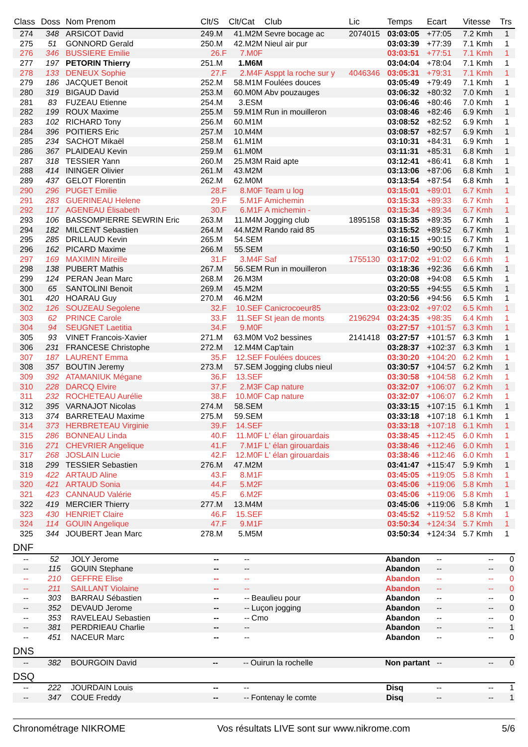| Class | Doss | Nom Prenom | Clt/S | Clt/Cat | Club | Lic | Temps | Ecart | Vitesse | Trs |
| --- | --- | --- | --- | --- | --- | --- | --- | --- | --- | --- |
| 274 | 348 | ARSICOT David | 249.M | 41.M2M | Sevre bocage ac | 2074015 | 03:03:05 | +77:05 | 7.2 Kmh | 1 |
| 275 | 51 | GONNORD Gerald | 250.M | 42.M2M | Nieul air pur | | 03:03:39 | +77:39 | 7.1 Kmh | 1 |
| 276 | 346 | BUSSIERE Emilie | 26.F | 7.M0F | | | 03:03:51 | +77:51 | 7.1 Kmh | 1 |
| 277 | 197 | PETORIN Thierry | 251.M | 1.M6M | | | 03:04:04 | +78:04 | 7.1 Kmh | 1 |
| 278 | 133 | DENEUX Sophie | 27.F | 2.M4F | Asppt la roche sur y | 4046346 | 03:05:31 | +79:31 | 7.1 Kmh | 1 |
| 279 | 186 | JACQUET Benoit | 252.M | 58.M1M | Foulées douces | | 03:05:49 | +79:49 | 7.1 Kmh | 1 |
| 280 | 319 | BIGAUD David | 253.M | 60.M0M | Abv pouzauges | | 03:06:32 | +80:32 | 7.0 Kmh | 1 |
| 281 | 83 | FUZEAU Etienne | 254.M | 3.ESM | | | 03:06:46 | +80:46 | 7.0 Kmh | 1 |
| 282 | 199 | ROUX Maxime | 255.M | 59.M1M | Run in mouilleron | | 03:08:46 | +82:46 | 6.9 Kmh | 1 |
| 283 | 102 | RICHARD Tony | 256.M | 60.M1M | | | 03:08:52 | +82:52 | 6.9 Kmh | 1 |
| 284 | 396 | POITIERS Eric | 257.M | 10.M4M | | | 03:08:57 | +82:57 | 6.9 Kmh | 1 |
| 285 | 234 | SACHOT Mikaël | 258.M | 61.M1M | | | 03:10:31 | +84:31 | 6.9 Kmh | 1 |
| 286 | 367 | PLAIDEAU Kevin | 259.M | 61.M0M | | | 03:11:31 | +85:31 | 6.8 Kmh | 1 |
| 287 | 318 | TESSIER Yann | 260.M | 25.M3M | Raid apte | | 03:12:41 | +86:41 | 6.8 Kmh | 1 |
| 288 | 414 | ININGER Olivier | 261.M | 43.M2M | | | 03:13:06 | +87:06 | 6.8 Kmh | 1 |
| 289 | 437 | GELOT Florentin | 262.M | 62.M0M | | | 03:13:54 | +87:54 | 6.8 Kmh | 1 |
| 290 | 296 | PUGET Emilie | 28.F | 8.M0F | Team u log | | 03:15:01 | +89:01 | 6.7 Kmh | 1 |
| 291 | 283 | GUERINEAU Helene | 29.F | 5.M1F | Amichemin | | 03:15:33 | +89:33 | 6.7 Kmh | 1 |
| 292 | 117 | AGENEAU Élisabeth | 30.F | 6.M1F | A michemin - | | 03:15:34 | +89:34 | 6.7 Kmh | 1 |
| 293 | 106 | BASSOMPIERRE SEWRIN Eric | 263.M | 11.M4M | Jogging club | 1895158 | 03:15:35 | +89:35 | 6.7 Kmh | 1 |
| 294 | 182 | MILCENT Sebastien | 264.M | 44.M2M | Rando raid 85 | | 03:15:52 | +89:52 | 6.7 Kmh | 1 |
| 295 | 285 | DRILLAUD Kevin | 265.M | 54.SEM | | | 03:16:15 | +90:15 | 6.7 Kmh | 1 |
| 296 | 162 | PICARD Maxime | 266.M | 55.SEM | | | 03:16:50 | +90:50 | 6.7 Kmh | 1 |
| 297 | 169 | MAXIMIN Mireille | 31.F | 3.M4F | Saf | 1755130 | 03:17:02 | +91:02 | 6.6 Kmh | 1 |
| 298 | 138 | PUBERT Mathis | 267.M | 56.SEM | Run in mouilleron | | 03:18:36 | +92:36 | 6.6 Kmh | 1 |
| 299 | 124 | PERAN Jean Marc | 268.M | 26.M3M | | | 03:20:08 | +94:08 | 6.5 Kmh | 1 |
| 300 | 65 | SANTOLINI Benoit | 269.M | 45.M2M | | | 03:20:55 | +94:55 | 6.5 Kmh | 1 |
| 301 | 420 | HOARAU Guy | 270.M | 46.M2M | | | 03:20:56 | +94:56 | 6.5 Kmh | 1 |
| 302 | 126 | SOUZEAU Segolene | 32.F | 10.SEF | Canicrocoeur85 | | 03:23:02 | +97:02 | 6.5 Kmh | 1 |
| 303 | 62 | PRINCE Carole | 33.F | 11.SEF | St jean de monts | 2196294 | 03:24:35 | +98:35 | 6.4 Kmh | 1 |
| 304 | 94 | SEUGNET Laetitia | 34.F | 9.M0F | | | 03:27:57 | +101:57 | 6.3 Kmh | 1 |
| 305 | 93 | VINET Francois-Xavier | 271.M | 63.M0M | Vo2 bessines | 2141418 | 03:27:57 | +101:57 | 6.3 Kmh | 1 |
| 306 | 231 | FRANCESE Christophe | 272.M | 12.M4M | Cap'tain | | 03:28:37 | +102:37 | 6.3 Kmh | 1 |
| 307 | 187 | LAURENT Emma | 35.F | 12.SEF | Foulées douces | | 03:30:20 | +104:20 | 6.2 Kmh | 1 |
| 308 | 357 | BOUTIN Jeremy | 273.M | 57.SEM | Jogging clubs nieul | | 03:30:57 | +104:57 | 6.2 Kmh | 1 |
| 309 | 392 | ATAMANIUK Mégane | 36.F | 13.SEF | | | 03:30:58 | +104:58 | 6.2 Kmh | 1 |
| 310 | 228 | DARCQ Elvire | 37.F | 2.M3F | Cap nature | | 03:32:07 | +106:07 | 6.2 Kmh | 1 |
| 311 | 232 | ROCHETEAU Aurélie | 38.F | 10.M0F | Cap nature | | 03:32:07 | +106:07 | 6.2 Kmh | 1 |
| 312 | 395 | VARNAJOT Nicolas | 274.M | 58.SEM | | | 03:33:15 | +107:15 | 6.1 Kmh | 1 |
| 313 | 374 | BARRETEAU Maxime | 275.M | 59.SEM | | | 03:33:18 | +107:18 | 6.1 Kmh | 1 |
| 314 | 373 | HERBRETEAU Virginie | 39.F | 14.SEF | | | 03:33:18 | +107:18 | 6.1 Kmh | 1 |
| 315 | 286 | BONNEAU Linda | 40.F | 11.M0F | L' élan girouardais | | 03:38:45 | +112:45 | 6.0 Kmh | 1 |
| 316 | 271 | CHEVRIER Angelique | 41.F | 7.M1F | L' élan girouardais | | 03:38:46 | +112:46 | 6.0 Kmh | 1 |
| 317 | 268 | JOSLAIN Lucie | 42.F | 12.M0F | L' élan girouardais | | 03:38:46 | +112:46 | 6.0 Kmh | 1 |
| 318 | 299 | TESSIER Sebastien | 276.M | 47.M2M | | | 03:41:47 | +115:47 | 5.9 Kmh | 1 |
| 319 | 422 | ARTAUD Aline | 43.F | 8.M1F | | | 03:45:05 | +119:05 | 5.8 Kmh | 1 |
| 320 | 421 | ARTAUD Sonia | 44.F | 5.M2F | | | 03:45:06 | +119:06 | 5.8 Kmh | 1 |
| 321 | 423 | CANNAUD Valérie | 45.F | 6.M2F | | | 03:45:06 | +119:06 | 5.8 Kmh | 1 |
| 322 | 419 | MERCIER Thierry | 277.M | 13.M4M | | | 03:45:06 | +119:06 | 5.8 Kmh | 1 |
| 323 | 430 | HENRIET Claire | 46.F | 15.SEF | | | 03:45:52 | +119:52 | 5.8 Kmh | 1 |
| 324 | 114 | GOUIN Angelique | 47.F | 9.M1F | | | 03:50:34 | +124:34 | 5.7 Kmh | 1 |
| 325 | 344 | JOUBERT Jean Marc | 278.M | 5.M5M | | | 03:50:34 | +124:34 | 5.7 Kmh | 1 |
DNF
| -- | 52 | JOLY Jerome | -- | -- | | | Abandon | -- | -- | 0 |
| -- | 115 | GOUIN Stephane | -- | -- | | | Abandon | -- | -- | 0 |
| -- | 210 | GEFFRE Elise | -- | -- | | | Abandon | -- | -- | 0 |
| -- | 211 | SAILLANT Violaine | -- | -- | | | Abandon | -- | -- | 0 |
| -- | 303 | BARRAU Sébastien | -- | -- | Beaulieu pour | | Abandon | -- | -- | 0 |
| -- | 352 | DEVAUD Jerome | -- | -- | Luçon jogging | | Abandon | -- | -- | 0 |
| -- | 353 | RAVELEAU Sebastien | -- | -- | Cmo | | Abandon | -- | -- | 0 |
| -- | 381 | PERDRIEAU Charlie | -- | -- | | | Abandon | -- | -- | 1 |
| -- | 451 | NACEUR Marc | -- | -- | | | Abandon | -- | -- | 0 |
DNS
| -- | 382 | BOURGOIN David | -- | -- | Ouirun la rochelle | | Non partant | -- | -- | 0 |
DSQ
| -- | 222 | JOURDAIN Louis | -- | -- | | | Disq | -- | -- | 1 |
| -- | 347 | COUE Freddy | -- | -- | Fontenay le comte | | Disq | -- | -- | 1 |
Chronométrage NIKROME Vos résultats LIVE sont sur www.nikrome.com 5/6